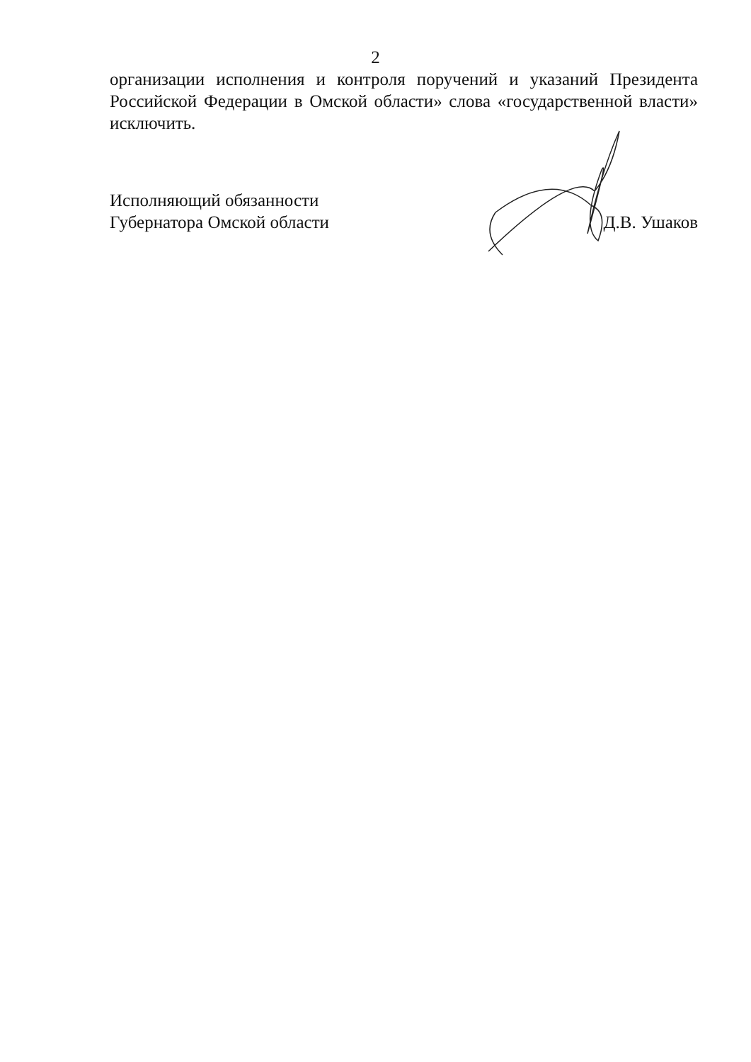2
организации исполнения и контроля поручений и указаний Президента Российской Федерации в Омской области» слова «государственной власти» исключить.
Исполняющий обязанности
Губернатора Омской области
Д.В. Ушаков